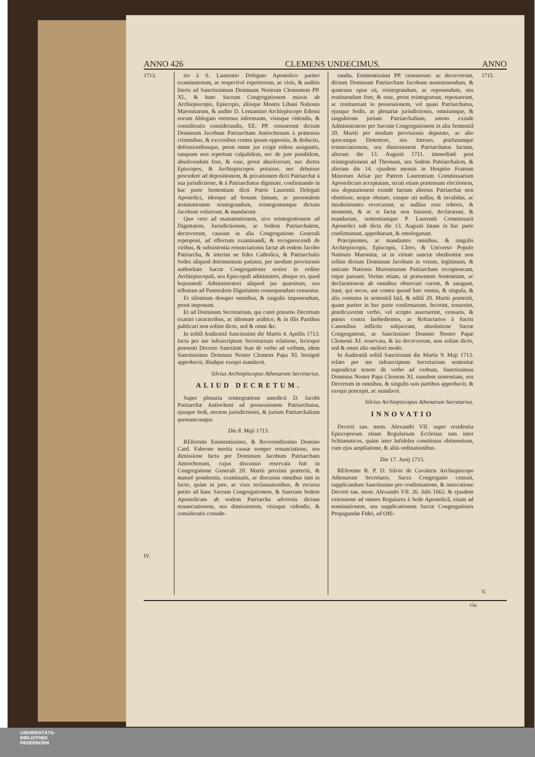ANNO 426 CLEMENS UNDECIMUS. ANNO
1713.
IV.
tio à S. Laurentio Delegato Apostolico pariter examinatorum, ac respectivè repetitorum, ac visis, & auditis literis ad Sanctissimum Dominum Nostrum Clementem PP. XI., & hanc Sacram Congregationem missis ab Archiepiscopis, Episcopis, aliisque Montis Libani Nationis Maronitarum, & audito D. Leniamino Archiepiscopo Edensi eorum Ablegato oretenus informante, visisque videndis, & consideratis considerandis, EE. PP. censuerunt dictum Dominum Jacobum Patriarcham Antiochenum à prætensis criminibus, & excessibus contra ipsum oppositis, & deductis, defensionibusque, prout omne jus exigit eidem assignatis, tanquam non repertum culpabilem, nec de jure punibilem, absolvendum fore, & esse, prout absolverunt, nec dictos Episcopos, & Archiepiscopos potuisse, nec debuisse procedere ad depositionem, & privationem dicti Patriarchæ à sua jurisdictione, & à Patriarchatus dignitate, confirmando in hac parte Sententiam dicti Patris Laurentii Delegati Apostolici, ideoque ad bonam famam, ac personalem æstimationem reintegrandum, reintegratumque dictum Jacobum voluerunt, & mandarunt.
Quo vero ad manutentionem, sive reintegrationem ad Dignitatem, Jurisdictionem, ac Sedem Patriarchalem, decreverunt, causam in alia Congregatione Generali reproponi, ad effectum examinandi, & recognoscendi de viribus, & subsistentia renunciationis factæ ab eodem Jacobo Patriarcha, & interim ne fides Catholica, & Patriarchalis Sedes aliquod detrimentum patiatur, per modum provisionis authoritate Sacræ Congregationis senior in ordine Archiepiscopali, seu Episcopali administret, absque eo, quod hujusmodi Administratori aliquod jus quæsitum, seu tributum ad Pastoralem Dignitatem consequendam censeatur.
Et silentium desuper omnibus, & singulis imponendum, prout imponunt.
Et ad Dominum Secretarium, qui curet præsens Decretum exarari caracteribus, ac idiomate arabico, & in illis Partibus publicari non solùm dicto, sed & omni &c.
In solitâ Audientiâ Sanctissimi die Martis 4. Aprilis 1713. facta per me infrascriptum Secretarium relatione, lectoque præsenti Decreto Sanctitati Suæ de verbo ad verbum, idem Sanctissimus Dominus Noster Clemens Papa XI. benignè approbavit, illudque exequi mandavit.
Silvius Archiepiscopus Athenarum Secretarius.
ALIUD DECRETUM.
Super plenaria reintegratione antedicti D. Jacobi Patriarchæ Antiocheni ad possessionem Patriarchatus, ejusque Sedi, necnon jurisdictionis, & jurium Patriarchalium quorumcunque.
Die 8. Maji 1713.
REferente Eminentissimo, & Reverendissimo Domino Card. Fabrono merita causæ semper renunciatione, seu dimissione facta per Dominum Jacobum Patriarcham Antiochenum, cujus discussio reservata fuit in Congregatione Generali 20. Martii proximi præteriti, & maturè ponderatis, examinatis, ac discussis omnibus tam in facto, quàm in jure, ac visis reclamationibus, & recursu petito ad hanc Sacram Congregationem, & Sanctam Sedem Apostolicam ab eodem Patriarcha adversùs dictam renunciationem, seu dimissionem, visisque videndis, & consideratis conside-
randis, Eminentissimi PP. censuerunt: ac decreverunt, dictum Dominum Patriarcham Jacobum manutenendum, & quatenus opus sit, reintegrandum, ac reponendum, seu restituendum fore, & esse, prout reintegrarunt, reposuerunt, ac restituerunt in possessionem, vel quasi Patriarchatus, ejusque Sedis, ac plenariæ jurisdictionis, omniumque, & singulorum jurium Patriarchalium, amoto exinde Administratore per Sacram Congregationem in alia Sententiâ 20. Martii per modum provisionis deputato, ac alio quocunque Detentore, seu Intruso, præfatamque renunciationem, seu dimissionem Patriarchatus factam, alteram die 13. Augusti 1711. immediatè post reintegrationem ad Thronum, seu Sedem Patriarchalem, & alteram die 14. ejusdem mensis in Hospitio Fratrum Minorum Arisæ per Patrem Laurentium Commissarium Apostolicum acceptatam, sicuti etiam prætensam electionem, seu deputationem exinde factam alterius Patriarchæ non obstitisse, neque obstare, easque uti nullas, & invalidas, ac insubsistentes revocarunt, ac nullius esse roboris, & momenti, & ac si factæ non fuissent, declararunt, & mandarunt, sententiamque P. Laurentii Commissarii Apostolici sub dicta die 13. Augusti latam in hac parte confirmarunt, approbarunt, & emologarunt.
Præcipientes, ac mandantes omnibus, & singulis Archiepiscopis, Episcopis, Clero, & Universo Populo Nationis Maronitæ, ut in virtute sanctæ obedientiæ non solùm dictum Dominum Jacobum in verum, legitimum, & unicum Nationis Maronitarum Patriarcham recognoscant, eique pareant; Verùm etiam, ut præsentem Sententiam, ac declarationem ab omnibus observari curent, & satagant, itaut, qui secus, aut contra quoad hæc omnia, & singula, & alia contenta in sententiâ latâ, & editâ 20. Martii præteriti, quam pariter in hac parte confirmarunt, fecerint, tenuerint, prædicaverint verbo, vel scripto asseruerint, censuris, & pœnis contra Inobedientes, ac Refractarios à Sacris Canonibus inflictis subjaceant, absolutione Sacræ Congregationi, ac Sanctissimo Domino Nostro Papæ Clementi XI. reservata, & ita decreverunt, non solùm dicto, sed & omni alio meliori modo.
In Audientiâ solitâ Sanctissimi die Martis 9. Maji 1713. relato per me infrascriptum Secretarium sententiæ supradictæ tenore de verbo ad verbum, Sanctissimus Dominus Noster Papa Clemens XI. eamdem sententiam, seu Decretum in omnibus, & singulis suis partibus approbavit, & exequi præcepit, ac mandavit.
Silvius Archiepiscopus Athenarum Secretarius.
INNOVATIO
Decreti san. mem. Alexandri VII. super residentia Episcoporum etiam Regularium Ecclesias tam inter Schismaticos, quàm inter Infideles constitutas obtinentium, cum ejus ampliatione, & aliis ordinationibus.
Die 17. Junij 1715.
REferente R. P. D. Silvio de Cavaleris Archiepiscopo Athenarum Secretario, Sacra Congregatio censuit, supplicandum Sanctissimo pro confirmatione, & innovatione Decreti san. mem. Alexandri VII. 26. Julii 1662. & ejusdem extensione ad omnes Regulares à Sede Apostolicâ, etiam ad nominationem, seu supplicationem Sacræ Congregationis Propagandæ Fidei, ad Offi-
1715.
V.
cia
UNIVERSITÄTS-
BIBLIOTHEK
PADERBORN